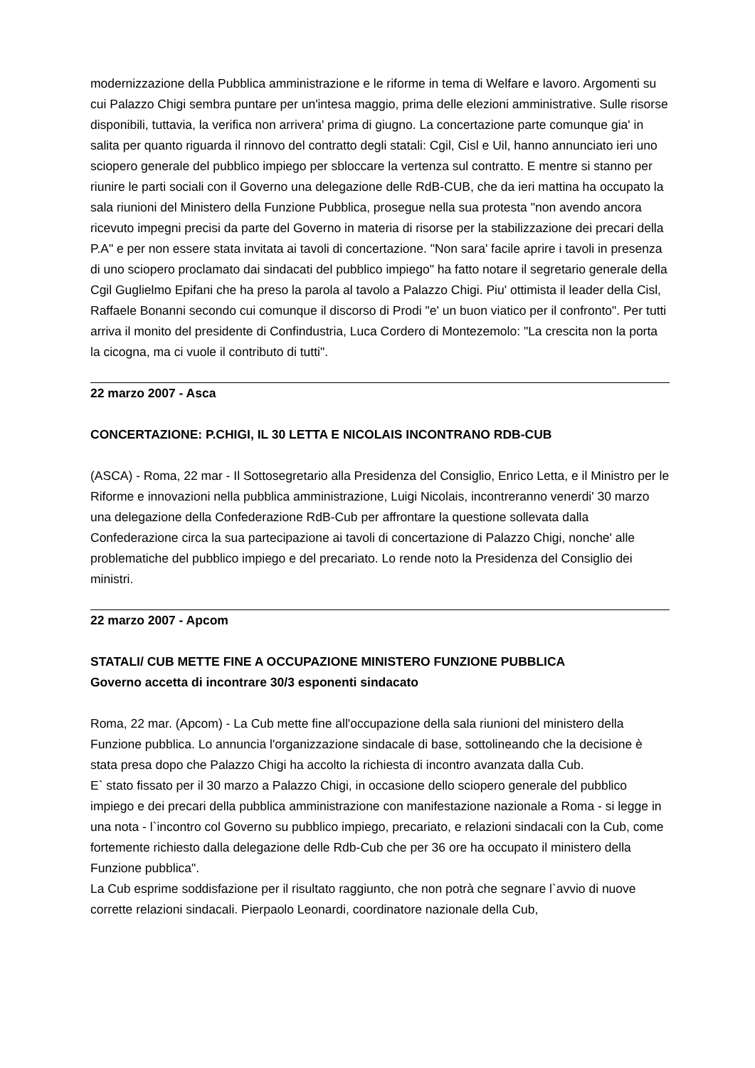modernizzazione della Pubblica amministrazione e le riforme in tema di Welfare e lavoro. Argomenti su cui Palazzo Chigi sembra puntare per un'intesa maggio, prima delle elezioni amministrative. Sulle risorse disponibili, tuttavia, la verifica non arrivera' prima di giugno. La concertazione parte comunque gia' in salita per quanto riguarda il rinnovo del contratto degli statali: Cgil, Cisl e Uil, hanno annunciato ieri uno sciopero generale del pubblico impiego per sbloccare la vertenza sul contratto. E mentre si stanno per riunire le parti sociali con il Governo una delegazione delle RdB-CUB, che da ieri mattina ha occupato la sala riunioni del Ministero della Funzione Pubblica, prosegue nella sua protesta "non avendo ancora ricevuto impegni precisi da parte del Governo in materia di risorse per la stabilizzazione dei precari della P.A" e per non essere stata invitata ai tavoli di concertazione. "Non sara' facile aprire i tavoli in presenza di uno sciopero proclamato dai sindacati del pubblico impiego" ha fatto notare il segretario generale della Cgil Guglielmo Epifani che ha preso la parola al tavolo a Palazzo Chigi. Piu' ottimista il leader della Cisl, Raffaele Bonanni secondo cui comunque il discorso di Prodi "e' un buon viatico per il confronto". Per tutti arriva il monito del presidente di Confindustria, Luca Cordero di Montezemolo: "La crescita non la porta la cicogna, ma ci vuole il contributo di tutti".
22 marzo 2007 - Asca
CONCERTAZIONE: P.CHIGI, IL 30 LETTA E NICOLAIS INCONTRANO RDB-CUB
(ASCA) - Roma, 22 mar - Il Sottosegretario alla Presidenza del Consiglio, Enrico Letta, e il Ministro per le Riforme e innovazioni nella pubblica amministrazione, Luigi Nicolais, incontreranno venerdi' 30 marzo una delegazione della Confederazione RdB-Cub per affrontare la questione sollevata dalla Confederazione circa la sua partecipazione ai tavoli di concertazione di Palazzo Chigi, nonche' alle problematiche del pubblico impiego e del precariato. Lo rende noto la Presidenza del Consiglio dei ministri.
22 marzo 2007 - Apcom
STATALI/ CUB METTE FINE A OCCUPAZIONE MINISTERO FUNZIONE PUBBLICA
Governo accetta di incontrare 30/3 esponenti sindacato
Roma, 22 mar. (Apcom) - La Cub mette fine all'occupazione della sala riunioni del ministero della Funzione pubblica. Lo annuncia l'organizzazione sindacale di base, sottolineando che la decisione è stata presa dopo che Palazzo Chigi ha accolto la richiesta di incontro avanzata dalla Cub.
E` stato fissato per il 30 marzo a Palazzo Chigi, in occasione dello sciopero generale del pubblico impiego e dei precari della pubblica amministrazione con manifestazione nazionale a Roma - si legge in una nota - l`incontro col Governo su pubblico impiego, precariato, e relazioni sindacali con la Cub, come fortemente richiesto dalla delegazione delle Rdb-Cub che per 36 ore ha occupato il ministero della Funzione pubblica".
La Cub esprime soddisfazione per il risultato raggiunto, che non potrà che segnare l`avvio di nuove corrette relazioni sindacali. Pierpaolo Leonardi, coordinatore nazionale della Cub,